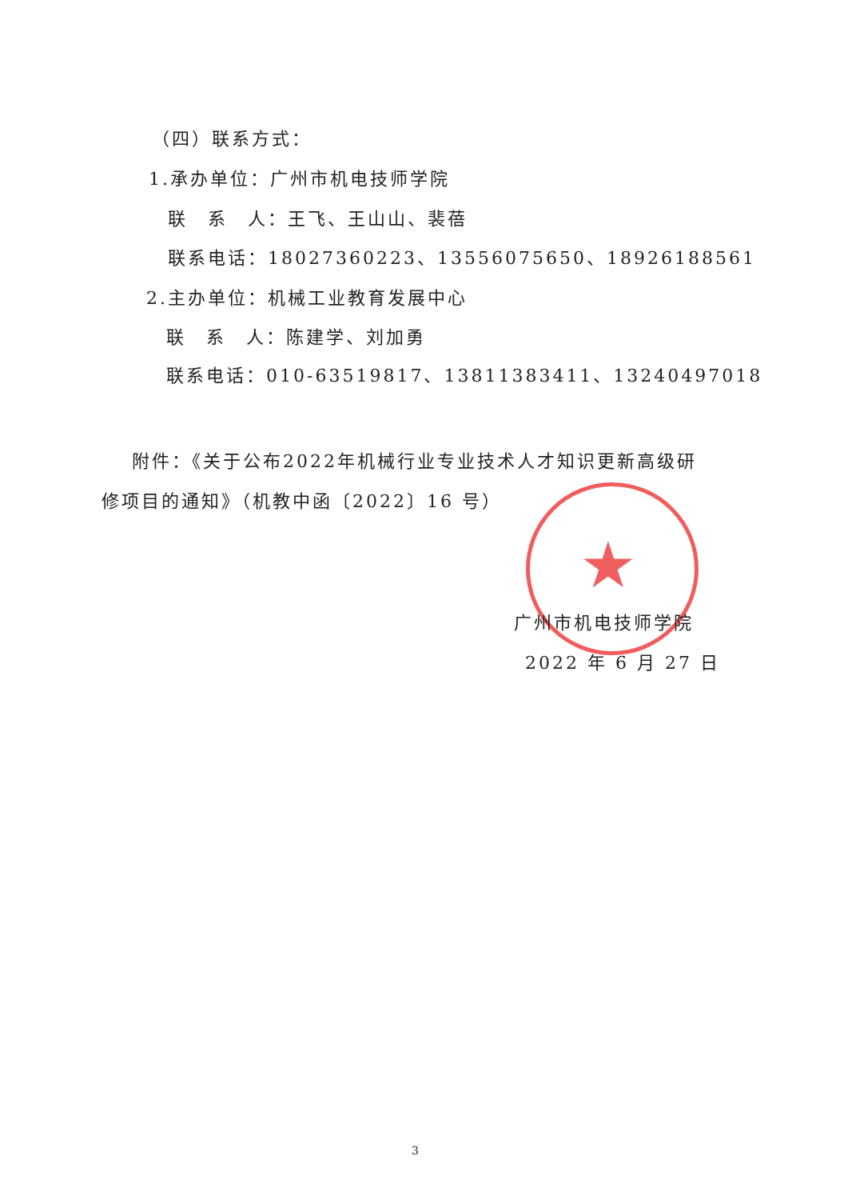（四）联系方式：
1.承办单位：广州市机电技师学院
联　系　人：王飞、王山山、裴蓓
联系电话：18027360223、13556075650、18926188561
2.主办单位：机械工业教育发展中心
联　系　人：陈建学、刘加勇
联系电话：010-63519817、13811383411、13240497018
附件：《关于公布2022年机械行业专业技术人才知识更新高级研
修项目的通知》（机教中函〔2022〕16 号）
★
广州市机电技师学院
2022 年 6 月 27 日
3